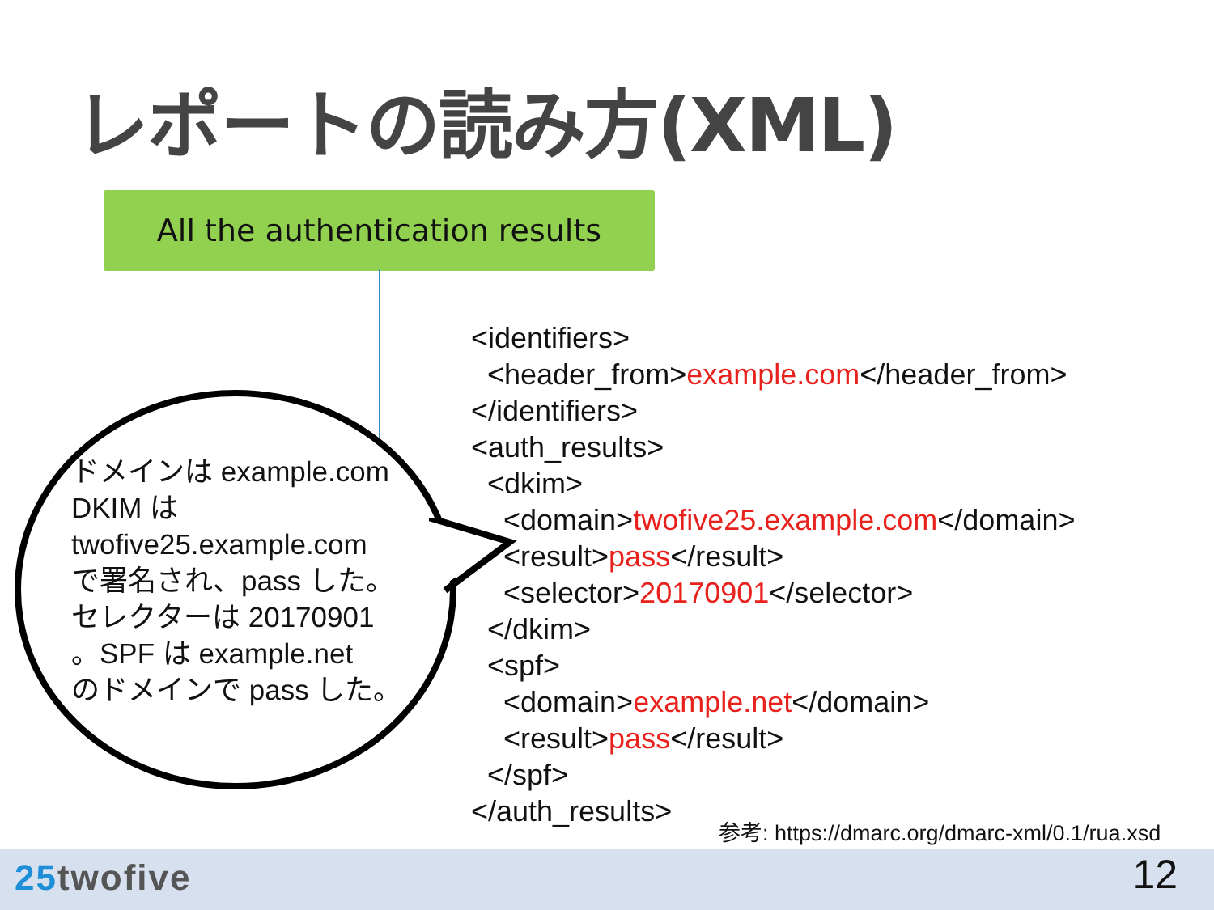レポートの読み方(XML)
All the authentication results
ドメインは example.com
DKIM は
twofive25.example.com
で署名され、pass した。
セレクターは 20170901
。SPF は example.net
のドメインで pass した。
<identifiers> <header_from>example.com</header_from> </identifiers> <auth_results> <dkim> <domain>twofive25.example.com</domain> <result>pass</result> <selector>20170901</selector> </dkim> <spf> <domain>example.net</domain> <result>pass</result> </spf> </auth_results>
参考: https://dmarc.org/dmarc-xml/0.1/rua.xsd
25twofive 12